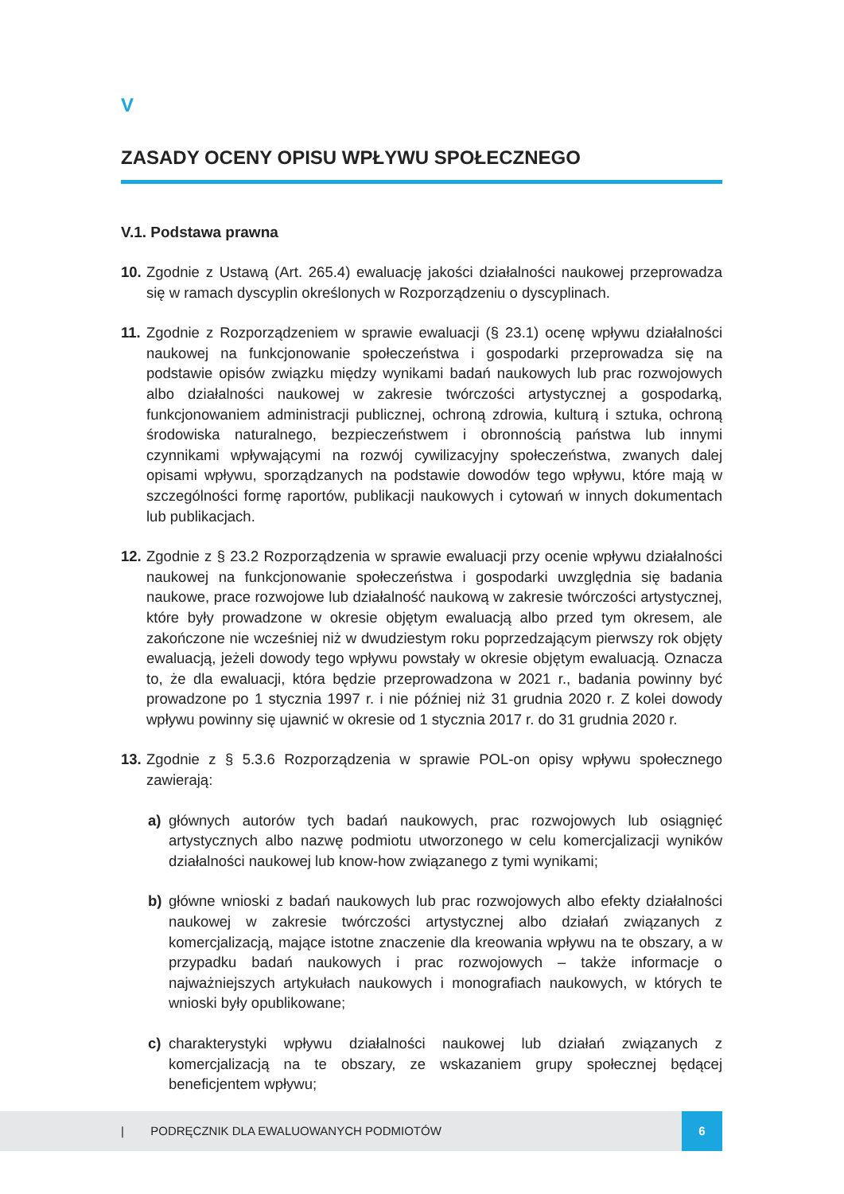V
ZASADY OCENY OPISU WPŁYWU SPOŁECZNEGO
V.1. Podstawa prawna
10.
Zgodnie z Ustawą (Art. 265.4) ewaluację jakości działalności naukowej przeprowadza się w ramach dyscyplin określonych w Rozporządzeniu o dyscyplinach.
11.
Zgodnie z Rozporządzeniem w sprawie ewaluacji (§ 23.1) ocenę wpływu działalności naukowej na funkcjonowanie społeczeństwa i gospodarki przeprowadza się na podstawie opisów związku między wynikami badań naukowych lub prac rozwojowych albo działalności naukowej w zakresie twórczości artystycznej a gospodarką, funkcjonowaniem administracji publicznej, ochroną zdrowia, kulturą i sztuka, ochroną środowiska naturalnego, bezpieczeństwem i obronnością państwa lub innymi czynnikami wpływającymi na rozwój cywilizacyjny społeczeństwa, zwanych dalej opisami wpływu, sporządzanych na podstawie dowodów tego wpływu, które mają w szczególności formę raportów, publikacji naukowych i cytowań w innych dokumentach lub publikacjach.
12.
Zgodnie z § 23.2 Rozporządzenia w sprawie ewaluacji przy ocenie wpływu działalności naukowej na funkcjonowanie społeczeństwa i gospodarki uwzględnia się badania naukowe, prace rozwojowe lub działalność naukową w zakresie twórczości artystycznej, które były prowadzone w okresie objętym ewaluacją albo przed tym okresem, ale zakończone nie wcześniej niż w dwudziestym roku poprzedzającym pierwszy rok objęty ewaluacją, jeżeli dowody tego wpływu powstały w okresie objętym ewaluacją. Oznacza to, że dla ewaluacji, która będzie przeprowadzona w 2021 r., badania powinny być prowadzone po 1 stycznia 1997 r. i nie później niż 31 grudnia 2020 r. Z kolei dowody wpływu powinny się ujawnić w okresie od 1 stycznia 2017 r. do 31 grudnia 2020 r.
13.
Zgodnie z § 5.3.6 Rozporządzenia w sprawie POL-on opisy wpływu społecznego zawierają:
a) głównych autorów tych badań naukowych, prac rozwojowych lub osiągnięć artystycznych albo nazwę podmiotu utworzonego w celu komercjalizacji wyników działalności naukowej lub know-how związanego z tymi wynikami;
b) główne wnioski z badań naukowych lub prac rozwojowych albo efekty działalności naukowej w zakresie twórczości artystycznej albo działań związanych z komercjalizacją, mające istotne znaczenie dla kreowania wpływu na te obszary, a w przypadku badań naukowych i prac rozwojowych – także informacje o najważniejszych artykułach naukowych i monografiach naukowych, w których te wnioski były opublikowane;
c) charakterystyki wpływu działalności naukowej lub działań związanych z komercjalizacją na te obszary, ze wskazaniem grupy społecznej będącej beneficjentem wpływu;
| PODRĘCZNIK DLA EWALUOWANYCH PODMIOTÓW 6